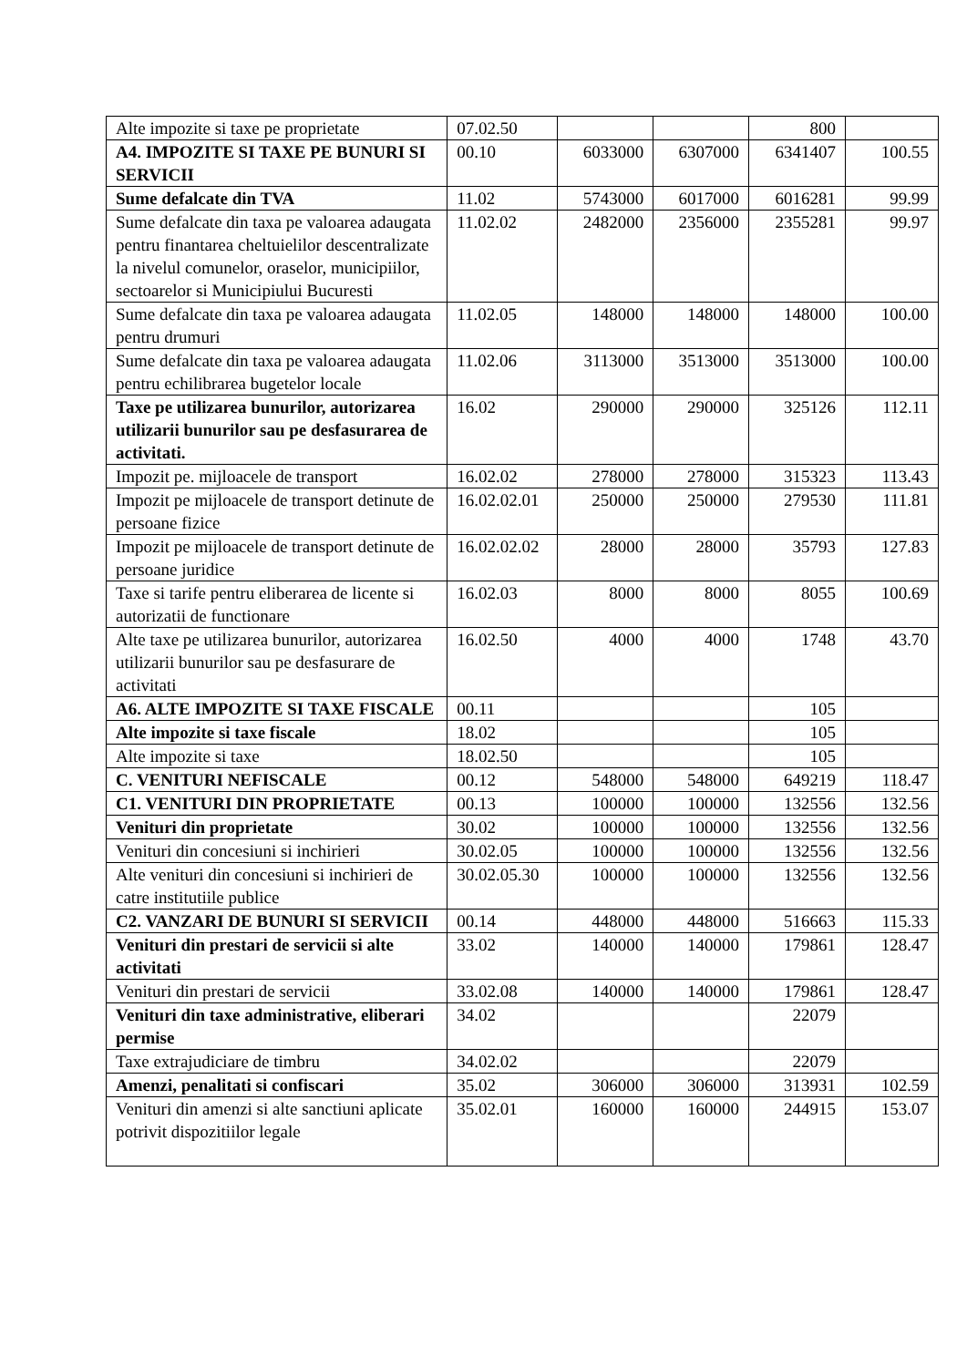| Alte impozite si taxe pe proprietate | 07.02.50 | | | 800 | |
| A4. IMPOZITE SI TAXE PE BUNURI SI SERVICII | 00.10 | 6033000 | 6307000 | 6341407 | 100.55 |
| Sume defalcate din TVA | 11.02 | 5743000 | 6017000 | 6016281 | 99.99 |
| Sume defalcate din taxa pe valoarea adaugata pentru finantarea cheltuielilor descentralizate la nivelul comunelor, oraselor, municipiilor, sectoarelor si Municipiului Bucuresti | 11.02.02 | 2482000 | 2356000 | 2355281 | 99.97 |
| Sume defalcate din taxa pe valoarea adaugata pentru drumuri | 11.02.05 | 148000 | 148000 | 148000 | 100.00 |
| Sume defalcate din taxa pe valoarea adaugata pentru echilibrarea bugetelor locale | 11.02.06 | 3113000 | 3513000 | 3513000 | 100.00 |
| Taxe pe utilizarea bunurilor, autorizarea utilizarii bunurilor sau pe desfasurarea de activitati. | 16.02 | 290000 | 290000 | 325126 | 112.11 |
| Impozit pe. mijloacele de transport | 16.02.02 | 278000 | 278000 | 315323 | 113.43 |
| Impozit pe mijloacele de transport detinute de persoane fizice | 16.02.02.01 | 250000 | 250000 | 279530 | 111.81 |
| Impozit pe mijloacele de transport detinute de persoane juridice | 16.02.02.02 | 28000 | 28000 | 35793 | 127.83 |
| Taxe si tarife pentru eliberarea de licente si autorizatii de functionare | 16.02.03 | 8000 | 8000 | 8055 | 100.69 |
| Alte taxe pe utilizarea bunurilor, autorizarea utilizarii bunurilor sau pe desfasurare de activitati | 16.02.50 | 4000 | 4000 | 1748 | 43.70 |
| A6. ALTE IMPOZITE SI TAXE FISCALE | 00.11 | | | 105 | |
| Alte impozite si taxe fiscale | 18.02 | | | 105 | |
| Alte impozite si taxe | 18.02.50 | | | 105 | |
| C. VENITURI NEFISCALE | 00.12 | 548000 | 548000 | 649219 | 118.47 |
| C1. VENITURI DIN PROPRIETATE | 00.13 | 100000 | 100000 | 132556 | 132.56 |
| Venituri din proprietate | 30.02 | 100000 | 100000 | 132556 | 132.56 |
| Venituri din concesiuni si inchirieri | 30.02.05 | 100000 | 100000 | 132556 | 132.56 |
| Alte venituri din concesiuni si inchirieri de catre institutiile publice | 30.02.05.30 | 100000 | 100000 | 132556 | 132.56 |
| C2. VANZARI DE BUNURI SI SERVICII | 00.14 | 448000 | 448000 | 516663 | 115.33 |
| Venituri din prestari de servicii si alte activitati | 33.02 | 140000 | 140000 | 179861 | 128.47 |
| Venituri din prestari de servicii | 33.02.08 | 140000 | 140000 | 179861 | 128.47 |
| Venituri din taxe administrative, eliberari permise | 34.02 | | | 22079 | |
| Taxe extrajudiciare de timbru | 34.02.02 | | | 22079 | |
| Amenzi, penalitati si confiscari | 35.02 | 306000 | 306000 | 313931 | 102.59 |
| Venituri din amenzi si alte sanctiuni aplicate potrivit dispozitiilor legale | 35.02.01 | 160000 | 160000 | 244915 | 153.07 |